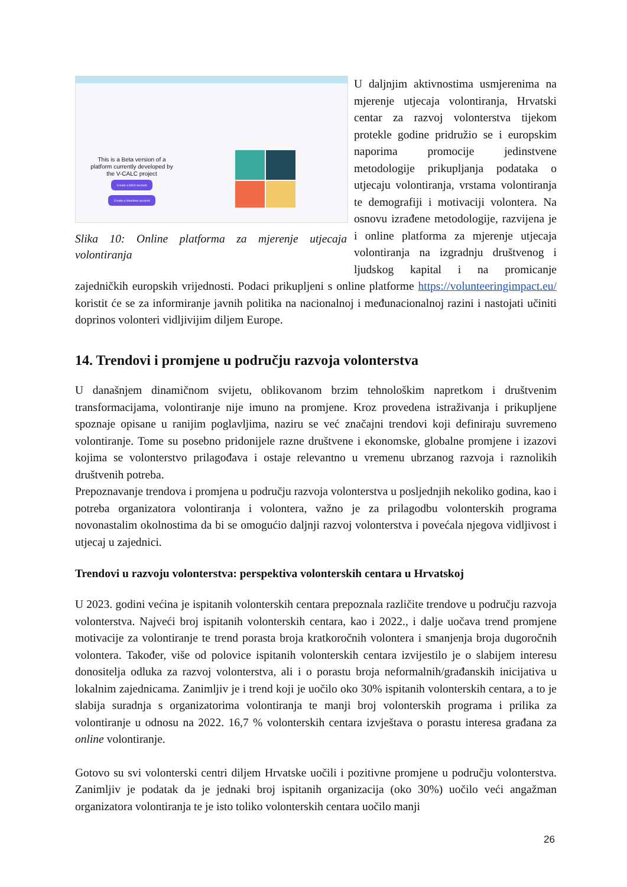This is a Beta version of a platform currently developed by the V-CALC project
Create a NGO account Create a Volunteer account
Slika 10: Online platforma za mjerenje utjecaja volontiranja
U daljnjim aktivnostima usmjerenima na mjerenje utjecaja volontiranja, Hrvatski centar za razvoj volonterstva tijekom protekle godine pridružio se i europskim naporima promocije jedinstvene metodologije prikupljanja podataka o utjecaju volontiranja, vrstama volontiranja te demografiji i motivaciji volontera. Na osnovu izrađene metodologije, razvijena je i online platforma za mjerenje utjecaja volontiranja na izgradnju društvenog i ljudskog kapital i na promicanje zajedničkih europskih vrijednosti. Podaci prikupljeni s online platforme https://volunteeringimpact.eu/ koristit će se za informiranje javnih politika na nacionalnoj i međunacionalnoj razini i nastojati učiniti doprinos volonteri vidljivijim diljem Europe.
14. Trendovi i promjene u području razvoja volonterstva
U današnjem dinamičnom svijetu, oblikovanom brzim tehnološkim napretkom i društvenim transformacijama, volontiranje nije imuno na promjene. Kroz provedena istraživanja i prikupljene spoznaje opisane u ranijim poglavljima, naziru se već značajni trendovi koji definiraju suvremeno volontiranje. Tome su posebno pridonijele razne društvene i ekonomske, globalne promjene i izazovi kojima se volonterstvo prilagođava i ostaje relevantno u vremenu ubrzanog razvoja i raznolikih društvenih potreba.
Prepoznavanje trendova i promjena u području razvoja volonterstva u posljednjih nekoliko godina, kao i potreba organizatora volontiranja i volontera, važno je za prilagodbu volonterskih programa novonastalim okolnostima da bi se omogućio daljnji razvoj volonterstva i povećala njegova vidljivost i utjecaj u zajednici.
Trendovi u razvoju volonterstva: perspektiva volonterskih centara u Hrvatskoj
U 2023. godini većina je ispitanih volonterskih centara prepoznala različite trendove u području razvoja volonterstva. Najveći broj ispitanih volonterskih centara, kao i 2022., i dalje uočava trend promjene motivacije za volontiranje te trend porasta broja kratkoročnih volontera i smanjenja broja dugoročnih volontera. Također, više od polovice ispitanih volonterskih centara izvijestilo je o slabijem interesu donositelja odluka za razvoj volonterstva, ali i o porastu broja neformalnih/građanskih inicijativa u lokalnim zajednicama. Zanimljiv je i trend koji je uočilo oko 30% ispitanih volonterskih centara, a to je slabija suradnja s organizatorima volontiranja te manji broj volonterskih programa i prilika za volontiranje u odnosu na 2022. 16,7 % volonterskih centara izvještava o porastu interesa građana za online volontiranje.
Gotovo su svi volonterski centri diljem Hrvatske uočili i pozitivne promjene u području volonterstva. Zanimljiv je podatak da je jednaki broj ispitanih organizacija (oko 30%) uočilo veći angažman organizatora volontiranja te je isto toliko volonterskih centara uočilo manji
26